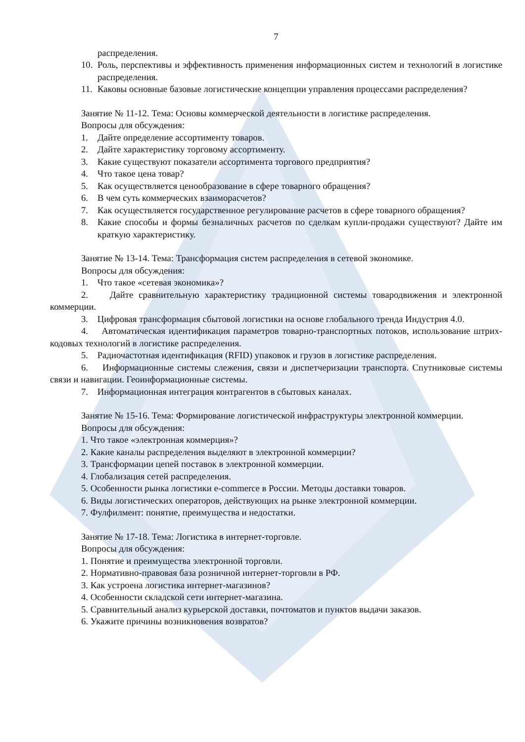7
распределения.
10. Роль, перспективы и эффективность применения информационных систем и технологий в логистике распределения.
11. Каковы основные базовые логистические концепции управления процессами распределения?
Занятие № 11-12. Тема: Основы коммерческой деятельности в логистике распределения.
Вопросы для обсуждения:
1. Дайте определение ассортименту товаров.
2. Дайте характеристику торговому ассортименту.
3. Какие существуют показатели ассортимента торгового предприятия?
4. Что такое цена товар?
5. Как осуществляется ценообразование в сфере товарного обращения?
6. В чем суть коммерческих взаиморасчетов?
7. Как осуществляется государственное регулирование расчетов в сфере товарного обращения?
8. Какие способы и формы безналичных расчетов по сделкам купли-продажи существуют? Дайте им краткую характеристику.
Занятие № 13-14. Тема: Трансформация систем распределения в сетевой экономике.
Вопросы для обсуждения:
1. Что такое «сетевая экономика»?
2. Дайте сравнительную характеристику традиционной системы товародвижения и электронной коммерции.
3. Цифровая трансформация сбытовой логистики на основе глобального тренда Индустрия 4.0.
4. Автоматическая идентификация параметров товарно-транспортных потоков, использование штрих-кодовых технологий в логистике распределения.
5. Радиочастотная идентификация (RFID) упаковок и грузов в логистике распределения.
6. Информационные системы слежения, связи и диспетчеризации транспорта. Спутниковые системы связи и навигации. Геоинформационные системы.
7. Информационная интеграция контрагентов в сбытовых каналах.
Занятие № 15-16. Тема: Формирование логистической инфраструктуры электронной коммерции.
Вопросы для обсуждения:
1. Что такое «электронная коммерция»?
2. Какие каналы распределения выделяют в электронной коммерции?
3. Трансформации цепей поставок в электронной коммерции.
4. Глобализация сетей распределения.
5. Особенности рынка логистики e-commerce в России. Методы доставки товаров.
6. Виды логистических операторов, действующих на рынке электронной коммерции.
7. Фулфилмент: понятие, преимущества и недостатки.
Занятие № 17-18. Тема: Логистика в интернет-торговле.
Вопросы для обсуждения:
1. Понятие и преимущества электронной торговли.
2. Нормативно-правовая база розничной интернет-торговли в РФ.
3. Как устроена логистика интернет-магазинов?
4. Особенности складской сети интернет-магазина.
5. Сравнительный анализ курьерской доставки, почтоматов и пунктов выдачи заказов.
6. Укажите причины возникновения возвратов?